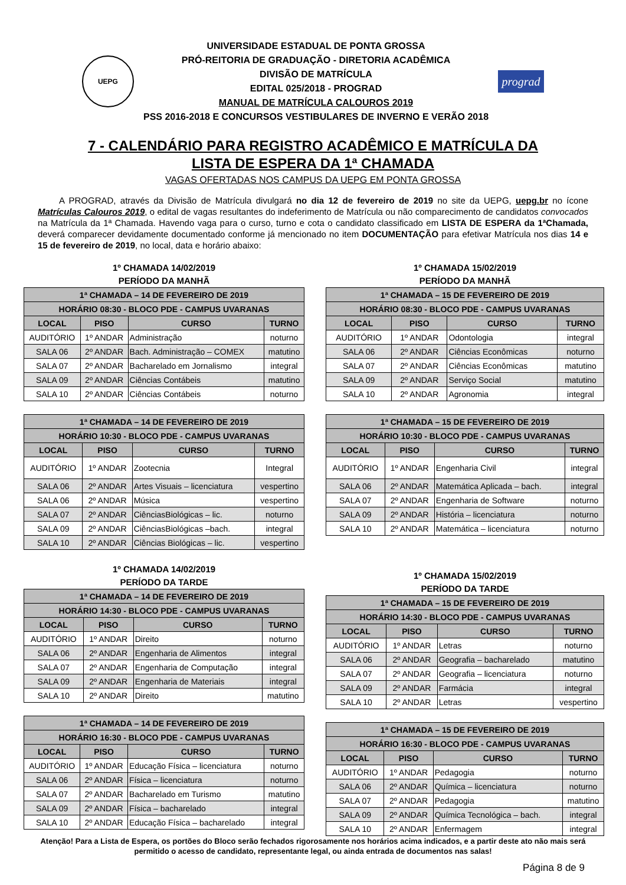UEPG
UNIVERSIDADE ESTADUAL DE PONTA GROSSA
PRÓ-REITORIA DE GRADUAÇÃO - DIRETORIA ACADÊMICA
DIVISÃO DE MATRÍCULA
EDITAL 025/2018 - PROGRAD
MANUAL DE MATRÍCULA CALOUROS 2019
PSS 2016-2018 E CONCURSOS VESTIBULARES DE INVERNO E VERÃO 2018
prograd
7 - CALENDÁRIO PARA REGISTRO ACADÊMICO E MATRÍCULA DA
LISTA DE ESPERA DA 1ª CHAMADA
VAGAS OFERTADAS NOS CAMPUS DA UEPG EM PONTA GROSSA
A PROGRAD, através da Divisão de Matrícula divulgará no dia 12 de fevereiro de 2019 no site da UEPG, uepg.br no ícone Matrículas Calouros 2019, o edital de vagas resultantes do indeferimento de Matrícula ou não comparecimento de candidatos convocados na Matrícula da 1ª Chamada. Havendo vaga para o curso, turno e cota o candidato classificado em LISTA DE ESPERA da 1ªChamada, deverá comparecer devidamente documentado conforme já mencionado no item DOCUMENTAÇÃO para efetivar Matrícula nos dias 14 e 15 de fevereiro de 2019, no local, data e horário abaixo:
1º CHAMADA 14/02/2019
PERÍODO DA MANHÃ
| 1ª CHAMADA – 14 DE FEVEREIRO DE 2019 | | | |
| --- | --- | --- | --- |
| HORÁRIO 08:30 - BLOCO PDE - CAMPUS UVARANAS | | | |
| LOCAL | PISO | CURSO | TURNO |
| AUDITÓRIO | 1º ANDAR | Administração | noturno |
| SALA 06 | 2º ANDAR | Bach. Administração – COMEX | matutino |
| SALA 07 | 2º ANDAR | Bacharelado em Jornalismo | integral |
| SALA 09 | 2º ANDAR | Ciências Contábeis | matutino |
| SALA 10 | 2º ANDAR | Ciências Contábeis | noturno |
| 1ª CHAMADA – 14 DE FEVEREIRO DE 2019 | | | |
| --- | --- | --- | --- |
| HORÁRIO 10:30 - BLOCO PDE - CAMPUS UVARANAS | | | |
| LOCAL | PISO | CURSO | TURNO |
| AUDITÓRIO | 1º ANDAR | Zootecnia | Integral |
| SALA 06 | 2º ANDAR | Artes Visuais – licenciatura | vespertino |
| SALA 06 | 2º ANDAR | Música | vespertino |
| SALA 07 | 2º ANDAR | CiênciasBiológicas – lic. | noturno |
| SALA 09 | 2º ANDAR | CiênciasBiológicas –bach. | integral |
| SALA 10 | 2º ANDAR | Ciências Biológicas – lic. | vespertino |
1º CHAMADA 14/02/2019
PERÍODO DA TARDE
| 1ª CHAMADA – 14 DE FEVEREIRO DE 2019 | | | |
| --- | --- | --- | --- |
| HORÁRIO 14:30 - BLOCO PDE - CAMPUS UVARANAS | | | |
| LOCAL | PISO | CURSO | TURNO |
| AUDITÓRIO | 1º ANDAR | Direito | noturno |
| SALA 06 | 2º ANDAR | Engenharia de Alimentos | integral |
| SALA 07 | 2º ANDAR | Engenharia de Computação | integral |
| SALA 09 | 2º ANDAR | Engenharia de Materiais | integral |
| SALA 10 | 2º ANDAR | Direito | matutino |
| 1ª CHAMADA – 14 DE FEVEREIRO DE 2019 | | | |
| --- | --- | --- | --- |
| HORÁRIO 16:30 - BLOCO PDE - CAMPUS UVARANAS | | | |
| LOCAL | PISO | CURSO | TURNO |
| AUDITÓRIO | 1º ANDAR | Educação Física – licenciatura | noturno |
| SALA 06 | 2º ANDAR | Física – licenciatura | noturno |
| SALA 07 | 2º ANDAR | Bacharelado em Turismo | matutino |
| SALA 09 | 2º ANDAR | Física – bacharelado | integral |
| SALA 10 | 2º ANDAR | Educação Física – bacharelado | integral |
1º CHAMADA 15/02/2019
PERÍODO DA MANHÃ
| 1ª CHAMADA – 15 DE FEVEREIRO DE 2019 | | | |
| --- | --- | --- | --- |
| HORÁRIO 08:30 - BLOCO PDE - CAMPUS UVARANAS | | | |
| LOCAL | PISO | CURSO | TURNO |
| AUDITÓRIO | 1º ANDAR | Odontologia | integral |
| SALA 06 | 2º ANDAR | Ciências Econômicas | noturno |
| SALA 07 | 2º ANDAR | Ciências Econômicas | matutino |
| SALA 09 | 2º ANDAR | Serviço Social | matutino |
| SALA 10 | 2º ANDAR | Agronomia | integral |
| 1ª CHAMADA – 15 DE FEVEREIRO DE 2019 | | | |
| --- | --- | --- | --- |
| HORÁRIO 10:30 - BLOCO PDE - CAMPUS UVARANAS | | | |
| LOCAL | PISO | CURSO | TURNO |
| AUDITÓRIO | 1º ANDAR | Engenharia Civil | integral |
| SALA 06 | 2º ANDAR | Matemática Aplicada – bach. | integral |
| SALA 07 | 2º ANDAR | Engenharia de Software | noturno |
| SALA 09 | 2º ANDAR | História – licenciatura | noturno |
| SALA 10 | 2º ANDAR | Matemática – licenciatura | noturno |
1º CHAMADA 15/02/2019
PERÍODO DA TARDE
| 1ª CHAMADA – 15 DE FEVEREIRO DE 2019 | | | |
| --- | --- | --- | --- |
| HORÁRIO 14:30 - BLOCO PDE - CAMPUS UVARANAS | | | |
| LOCAL | PISO | CURSO | TURNO |
| AUDITÓRIO | 1º ANDAR | Letras | noturno |
| SALA 06 | 2º ANDAR | Geografia – bacharelado | matutino |
| SALA 07 | 2º ANDAR | Geografia – licenciatura | noturno |
| SALA 09 | 2º ANDAR | Farmácia | integral |
| SALA 10 | 2º ANDAR | Letras | vespertino |
| 1ª CHAMADA – 15 DE FEVEREIRO DE 2019 | | | |
| --- | --- | --- | --- |
| HORÁRIO 16:30 - BLOCO PDE - CAMPUS UVARANAS | | | |
| LOCAL | PISO | CURSO | TURNO |
| AUDITÓRIO | 1º ANDAR | Pedagogia | noturno |
| SALA 06 | 2º ANDAR | Química – licenciatura | noturno |
| SALA 07 | 2º ANDAR | Pedagogia | matutino |
| SALA 09 | 2º ANDAR | Química Tecnológica – bach. | integral |
| SALA 10 | 2º ANDAR | Enfermagem | integral |
Atenção! Para a Lista de Espera, os portões do Bloco serão fechados rigorosamente nos horários acima indicados, e a partir deste ato não mais será permitido o acesso de candidato, representante legal, ou ainda entrada de documentos nas salas!
Página 8 de 9